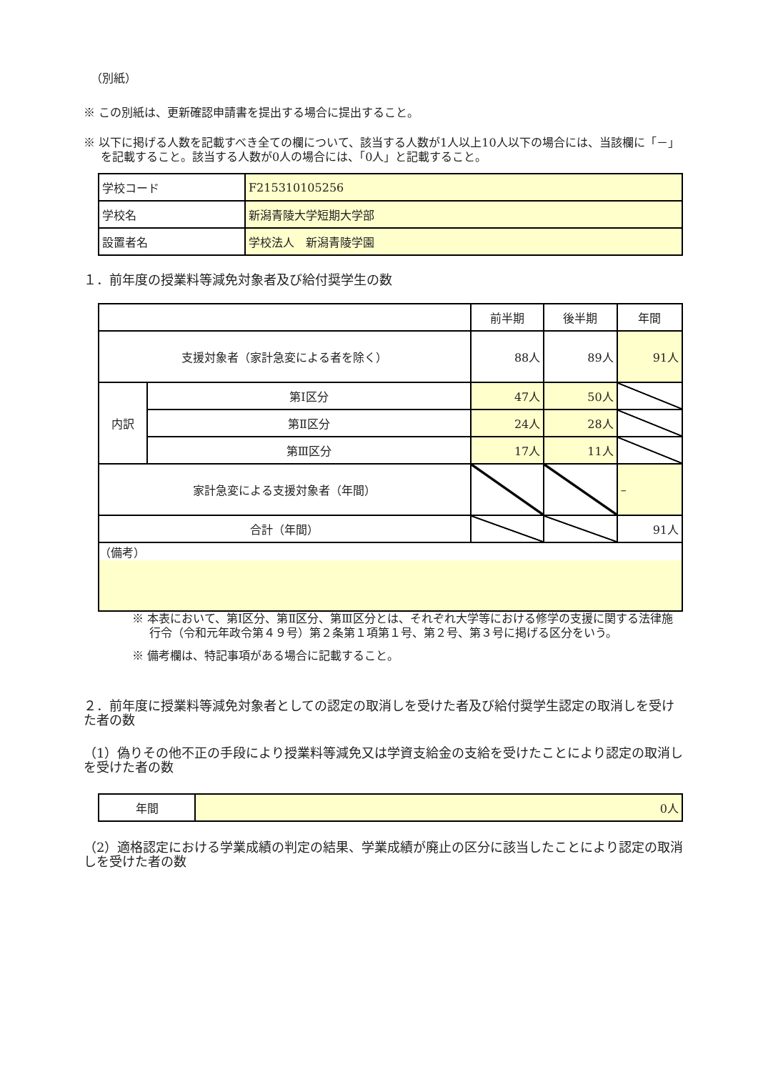（別紙）
※ この別紙は、更新確認申請書を提出する場合に提出すること。
※ 以下に掲げる人数を記載すべき全ての欄について、該当する人数が1人以上10人以下の場合には、当該欄に「－」を記載すること。該当する人数が0人の場合には、「0人」と記載すること。
| 学校コード | F215310105256 |
| 学校名 | 新潟青陵大学短期大学部 |
| 設置者名 | 学校法人 新潟青陵学園 |
１．前年度の授業料等減免対象者及び給付奨学生の数
| | | 前半期 | 後半期 | 年間 |
| 支援対象者（家計急変による者を除く） | | 88人 | 89人 | 91人 |
| 内訳 | 第Ⅰ区分 | 47人 | 50人 | |
| | 第Ⅱ区分 | 24人 | 28人 | |
| | 第Ⅲ区分 | 17人 | 11人 | |
| 家計急変による支援対象者（年間） | | | | – |
| 合計（年間） | | | | 91人 |
| （備考） | | | | |
※ 本表において、第Ⅰ区分、第Ⅱ区分、第Ⅲ区分とは、それぞれ大学等における修学の支援に関する法律施行令（令和元年政令第４９号）第２条第１項第１号、第２号、第３号に掲げる区分をいう。
※ 備考欄は、特記事項がある場合に記載すること。
２．前年度に授業料等減免対象者としての認定の取消しを受けた者及び給付奨学生認定の取消しを受けた者の数
（1）偽りその他不正の手段により授業料等減免又は学資支給金の支給を受けたことにより認定の取消しを受けた者の数
| 年間 | 0人 |
（2）適格認定における学業成績の判定の結果、学業成績が廃止の区分に該当したことにより認定の取消しを受けた者の数